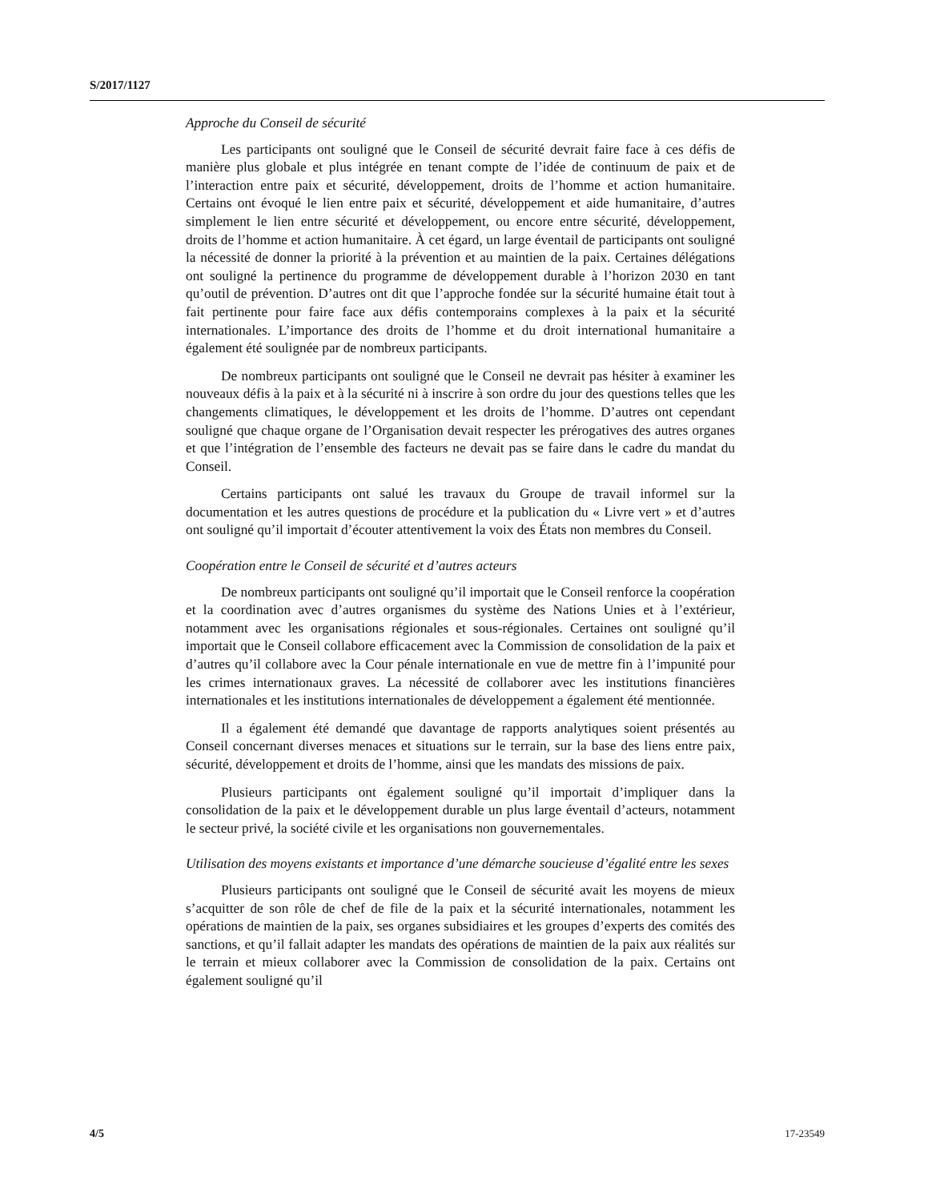S/2017/1127
Approche du Conseil de sécurité
Les participants ont souligné que le Conseil de sécurité devrait faire face à ces défis de manière plus globale et plus intégrée en tenant compte de l’idée de continuum de paix et de l’interaction entre paix et sécurité, développement, droits de l’homme et action humanitaire. Certains ont évoqué le lien entre paix et sécurité, développement et aide humanitaire, d’autres simplement le lien entre sécurité et développement, ou encore entre sécurité, développement, droits de l’homme et action humanitaire. À cet égard, un large éventail de participants ont souligné la nécessité de donner la priorité à la prévention et au maintien de la paix. Certaines délégations ont souligné la pertinence du programme de développement durable à l’horizon 2030 en tant qu’outil de prévention. D’autres ont dit que l’approche fondée sur la sécurité humaine était tout à fait pertinente pour faire face aux défis contemporains complexes à la paix et la sécurité internationales. L’importance des droits de l’homme et du droit international humanitaire a également été soulignée par de nombreux participants.
De nombreux participants ont souligné que le Conseil ne devrait pas hésiter à examiner les nouveaux défis à la paix et à la sécurité ni à inscrire à son ordre du jour des questions telles que les changements climatiques, le développement et les droits de l’homme. D’autres ont cependant souligné que chaque organe de l’Organisation devait respecter les prérogatives des autres organes et que l’intégration de l’ensemble des facteurs ne devait pas se faire dans le cadre du mandat du Conseil.
Certains participants ont salué les travaux du Groupe de travail informel sur la documentation et les autres questions de procédure et la publication du « Livre vert » et d’autres ont souligné qu’il importait d’écouter attentivement la voix des États non membres du Conseil.
Coopération entre le Conseil de sécurité et d’autres acteurs
De nombreux participants ont souligné qu’il importait que le Conseil renforce la coopération et la coordination avec d’autres organismes du système des Nations Unies et à l’extérieur, notamment avec les organisations régionales et sous-régionales. Certaines ont souligné qu’il importait que le Conseil collabore efficacement avec la Commission de consolidation de la paix et d’autres qu’il collabore avec la Cour pénale internationale en vue de mettre fin à l’impunité pour les crimes internationaux graves. La nécessité de collaborer avec les institutions financières internationales et les institutions internationales de développement a également été mentionnée.
Il a également été demandé que davantage de rapports analytiques soient présentés au Conseil concernant diverses menaces et situations sur le terrain, sur la base des liens entre paix, sécurité, développement et droits de l’homme, ainsi que les mandats des missions de paix.
Plusieurs participants ont également souligné qu’il importait d’impliquer dans la consolidation de la paix et le développement durable un plus large éventail d’acteurs, notamment le secteur privé, la société civile et les organisations non gouvernementales.
Utilisation des moyens existants et importance d’une démarche soucieuse d’égalité entre les sexes
Plusieurs participants ont souligné que le Conseil de sécurité avait les moyens de mieux s’acquitter de son rôle de chef de file de la paix et la sécurité internationales, notamment les opérations de maintien de la paix, ses organes subsidiaires et les groupes d’experts des comités des sanctions, et qu’il fallait adapter les mandats des opérations de maintien de la paix aux réalités sur le terrain et mieux collaborer avec la Commission de consolidation de la paix. Certains ont également souligné qu’il
4/5 17-23549